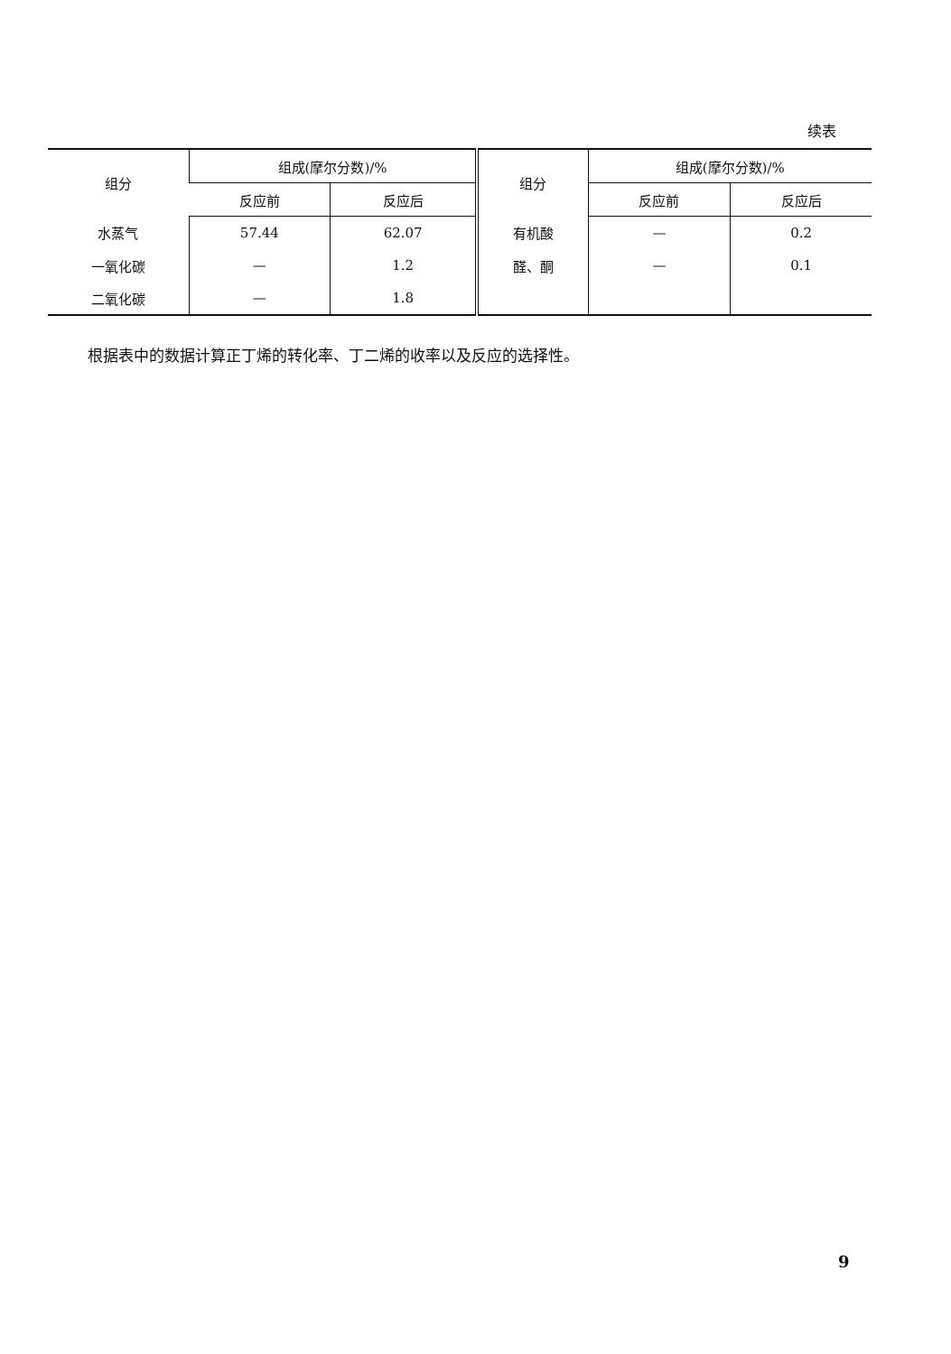续表
| 组分 | 组成(摩尔分数)/% | | 组分 | 组成(摩尔分数)/% | |
| --- | --- | --- | --- | --- | --- |
| | 反应前 | 反应后 | | 反应前 | 反应后 |
| 水蒸气 | 57.44 | 62.07 | 有机酸 | — | 0.2 |
| 一氧化碳 | — | 1.2 | 醛、酮 | — | 0.1 |
| 二氧化碳 | — | 1.8 | | | |
根据表中的数据计算正丁烯的转化率、丁二烯的收率以及反应的选择性。
9